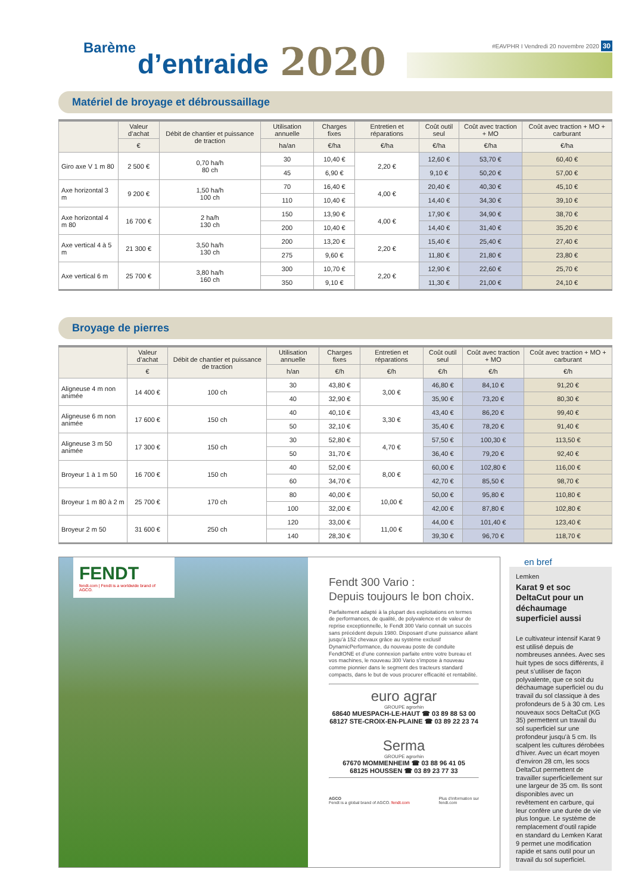Barème d’entraide 2020
#EAVPHR I Vendredi 20 novembre 2020 30
Matériel de broyage et débroussaillage
| | Valeur d’achat | Débit de chantier et puissance de traction | Utilisation annuelle | Charges fixes | Entretien et réparations | Coût outil seul | Coût avec traction + MO | Coût avec traction + MO + carburant |
| --- | --- | --- | --- | --- | --- | --- | --- | --- |
| | € | | ha/an | €/ha | €/ha | €/ha | €/ha | €/ha |
| Giro axe V 1 m 80 | 2 500 € | 0,70 ha/h 80 ch | 30 | 10,40 € | 2,20 € | 12,60 € | 53,70 € | 60,40 € |
| | | | 45 | 6,90 € | | 9,10 € | 50,20 € | 57,00 € |
| Axe horizontal 3 m | 9 200 € | 1,50 ha/h 100 ch | 70 | 16,40 € | 4,00 € | 20,40 € | 40,30 € | 45,10 € |
| | | | 110 | 10,40 € | | 14,40 € | 34,30 € | 39,10 € |
| Axe horizontal 4 m 80 | 16 700 € | 2 ha/h 130 ch | 150 | 13,90 € | 4,00 € | 17,90 € | 34,90 € | 38,70 € |
| | | | 200 | 10,40 € | | 14,40 € | 31,40 € | 35,20 € |
| Axe vertical 4 à 5 m | 21 300 € | 3,50 ha/h 130 ch | 200 | 13,20 € | 2,20 € | 15,40 € | 25,40 € | 27,40 € |
| | | | 275 | 9,60 € | | 11,80 € | 21,80 € | 23,80 € |
| Axe vertical 6 m | 25 700 € | 3,80 ha/h 160 ch | 300 | 10,70 € | 2,20 € | 12,90 € | 22,60 € | 25,70 € |
| | | | 350 | 9,10 € | | 11,30 € | 21,00 € | 24,10 € |
Broyage de pierres
| | Valeur d’achat | Débit de chantier et puissance de traction | Utilisation annuelle | Charges fixes | Entretien et réparations | Coût outil seul | Coût avec traction + MO | Coût avec traction + MO + carburant |
| --- | --- | --- | --- | --- | --- | --- | --- | --- |
| | € | | h/an | €/h | €/h | €/h | €/h | €/h |
| Aligneuse 4 m non animée | 14 400 € | 100 ch | 30 | 43,80 € | 3,00 € | 46,80 € | 84,10 € | 91,20 € |
| | | | 40 | 32,90 € | | 35,90 € | 73,20 € | 80,30 € |
| Aligneuse 6 m non animée | 17 600 € | 150 ch | 40 | 40,10 € | 3,30 € | 43,40 € | 86,20 € | 99,40 € |
| | | | 50 | 32,10 € | | 35,40 € | 78,20 € | 91,40 € |
| Aligneuse 3 m 50 animée | 17 300 € | 150 ch | 30 | 52,80 € | 4,70 € | 57,50 € | 100,30 € | 113,50 € |
| | | | 50 | 31,70 € | | 36,40 € | 79,20 € | 92,40 € |
| Broyeur 1 à 1 m 50 | 16 700 € | 150 ch | 40 | 52,00 € | 8,00 € | 60,00 € | 102,80 € | 116,00 € |
| | | | 60 | 34,70 € | | 42,70 € | 85,50 € | 98,70 € |
| Broyeur 1 m 80 à 2 m | 25 700 € | 170 ch | 80 | 40,00 € | 10,00 € | 50,00 € | 95,80 € | 110,80 € |
| | | | 100 | 32,00 € | | 42,00 € | 87,80 € | 102,80 € |
| Broyeur 2 m 50 | 31 600 € | 250 ch | 120 | 33,00 € | 11,00 € | 44,00 € | 101,40 € | 123,40 € |
| | | | 140 | 28,30 € | | 39,30 € | 96,70 € | 118,70 € |
FENDT
fendt.com | Fendt is a worldwide brand of AGCO.
Fendt 300 Vario :
Depuis toujours le bon choix.
Parfaitement adapté à la plupart des exploitations en termes de performances, de qualité, de polyvalence et de valeur de reprise exceptionnelle, le Fendt 300 Vario connait un succès sans précédent depuis 1980. Disposant d’une puissance allant jusqu’à 152 chevaux grâce au système exclusif DynamicPerformance, du nouveau poste de conduite FendtONE et d’une connexion parfaite entre votre bureau et vos machines, le nouveau 300 Vario s’impose à nouveau comme pionnier dans le segment des tracteurs standard compacts, dans le but de vous procurer efficacité et rentabilité.
euro agrar
GROUPE agrorhin
68640 MUESPACH-LE-HAUT ☎ 03 89 88 53 00
68127 STE-CROIX-EN-PLAINE ☎ 03 89 22 23 74
Serma
GROUPE agrorhin
67670 MOMMENHEIM ☎ 03 88 96 41 05
68125 HOUSSEN ☎ 03 89 23 77 33
AGCO
Fendt is a global brand of AGCO. fendt.com
Plus d’information sur
fendt.com
en bref
Lemken
Karat 9 et soc DeltaCut pour un déchaumage superficiel aussi
Le cultivateur intensif Karat 9 est utilisé depuis de nombreuses années. Avec ses huit types de socs différents, il peut s’utiliser de façon polyvalente, que ce soit du déchaumage superficiel ou du travail du sol classique à des profondeurs de 5 à 30 cm. Les nouveaux socs DeltaCut (KG 35) permettent un travail du sol superficiel sur une profondeur jusqu’à 5 cm. Ils scalpent les cultures dérobées d’hiver. Avec un écart moyen d’environ 28 cm, les socs DeltaCut permettent de travailler superficiellement sur une largeur de 35 cm. Ils sont disponibles avec un revêtement en carbure, qui leur confère une durée de vie plus longue. Le système de remplacement d’outil rapide en standard du Lemken Karat 9 permet une modification rapide et sans outil pour un travail du sol superficiel.